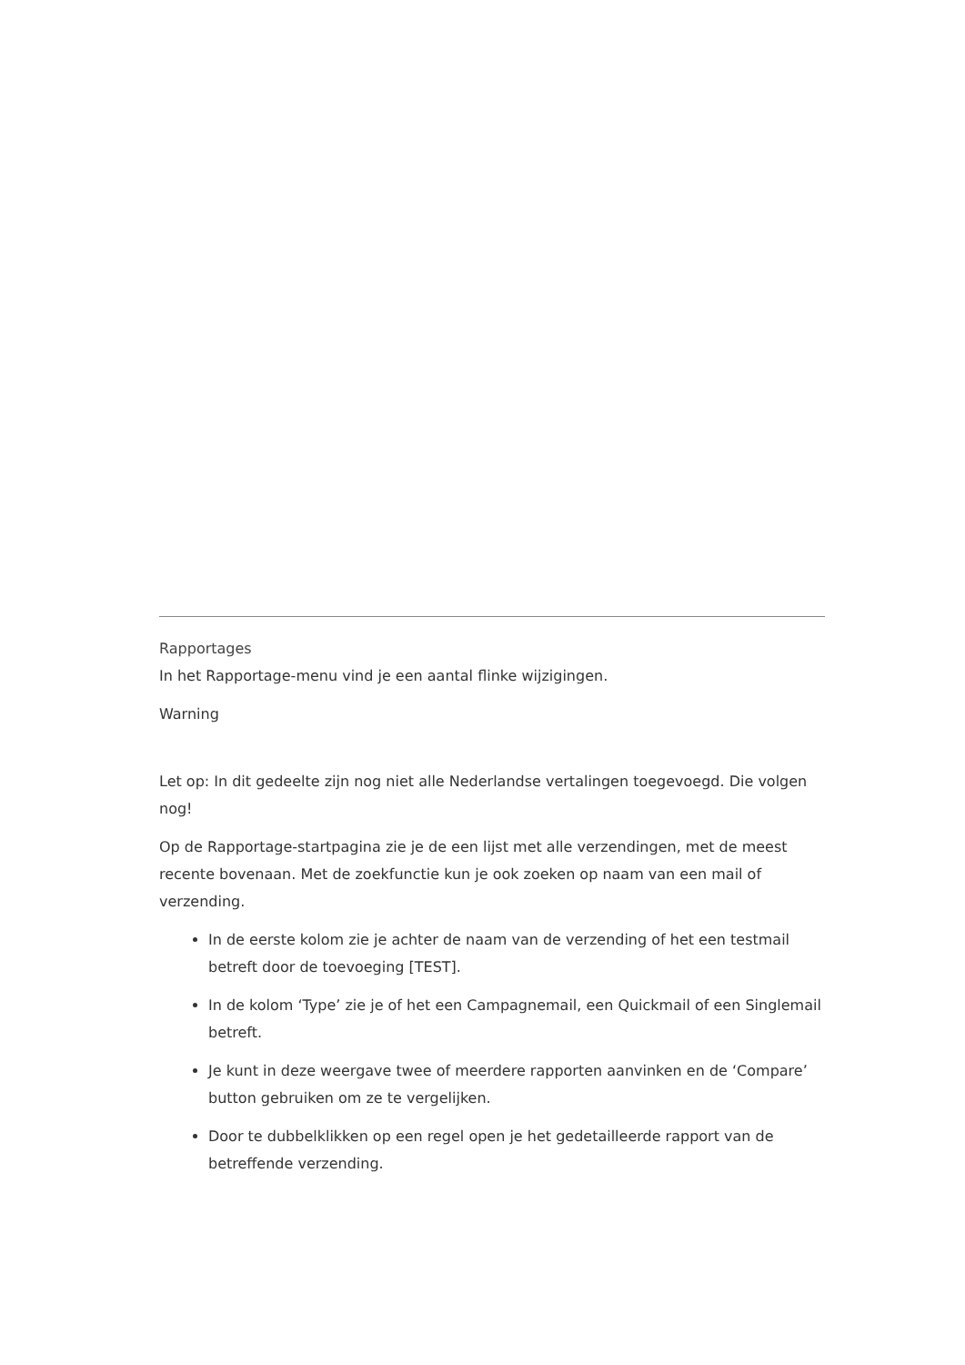Rapportages
In het Rapportage-menu vind je een aantal flinke wijzigingen.
Warning
Let op: In dit gedeelte zijn nog niet alle Nederlandse vertalingen toegevoegd. Die volgen nog!
Op de Rapportage-startpagina zie je de een lijst met alle verzendingen, met de meest recente bovenaan. Met de zoekfunctie kun je ook zoeken op naam van een mail of verzending.
In de eerste kolom zie je achter de naam van de verzending of het een testmail betreft door de toevoeging [TEST].
In de kolom ‘Type’ zie je of het een Campagnemail, een Quickmail of een Singlemail betreft.
Je kunt in deze weergave twee of meerdere rapporten aanvinken en de ‘Compare’ button gebruiken om ze te vergelijken.
Door te dubbelklikken op een regel open je het gedetailleerde rapport van de betreffende verzending.